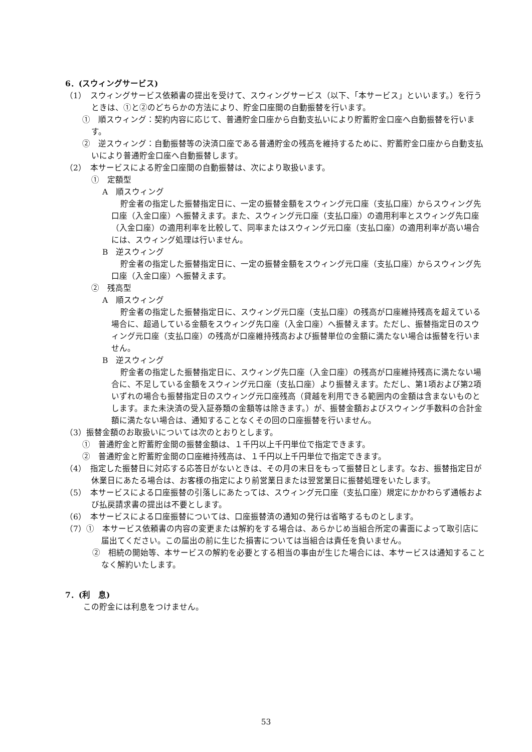6．(スウィングサービス)
（1）　スウィングサービス依頼書の提出を受けて、スウィングサービス（以下、「本サービス」といいます。）を行うときは、①と②のどちらかの方法により、貯金口座間の自動振替を行います。
①　順スウィング：契約内容に応じて、普通貯金口座から自動支払いにより貯蓄貯金口座へ自動振替を行います。
②　逆スウィング：自動振替等の決済口座である普通貯金の残高を維持するために、貯蓄貯金口座から自動支払いにより普通貯金口座へ自動振替します。
（2）　本サービスによる貯金口座間の自動振替は、次により取扱います。
①　定額型
A　順スウィング
貯金者の指定した振替指定日に、一定の振替金額をスウィング元口座（支払口座）からスウィング先口座（入金口座）へ振替えます。また、スウィング元口座（支払口座）の適用利率とスウィング先口座（入金口座）の適用利率を比較して、同率またはスウィング元口座（支払口座）の適用利率が高い場合には、スウィング処理は行いません。
B　逆スウィング
貯金者の指定した振替指定日に、一定の振替金額をスウィング元口座（支払口座）からスウィング先口座（入金口座）へ振替えます。
②　残高型
A　順スウィング
貯金者の指定した振替指定日に、スウィング元口座（支払口座）の残高が口座維持残高を超えている場合に、超過している金額をスウィング先口座（入金口座）へ振替えます。ただし、振替指定日のスウィング元口座（支払口座）の残高が口座維持残高および振替単位の金額に満たない場合は振替を行いません。
B　逆スウィング
貯金者の指定した振替指定日に、スウィング先口座（入金口座）の残高が口座維持残高に満たない場合に、不足している金額をスウィング元口座（支払口座）より振替えます。ただし、第1項および第2項いずれの場合も振替指定日のスウィング元口座残高（貸越を利用できる範囲内の金額は含まないものとします。また未決済の受入証券類の金額等は除きます。）が、振替金額およびスウィング手数料の合計金額に満たない場合は、通知することなくその回の口座振替を行いません。
（3）振替金額のお取扱いについては次のとおりとします。
①　普通貯金と貯蓄貯金間の振替金額は、１千円以上千円単位で指定できます。
②　普通貯金と貯蓄貯金間の口座維持残高は、１千円以上千円単位で指定できます。
（4）　指定した振替日に対応する応答日がないときは、その月の末日をもって振替日とします。なお、振替指定日が休業日にあたる場合は、お客様の指定により前営業日または翌営業日に振替処理をいたします。
（5）　本サービスによる口座振替の引落しにあたっては、スウィング元口座（支払口座）規定にかかわらず通帳および払戻請求書の提出は不要とします。
（6）　本サービスによる口座振替については、口座振替済の通知の発行は省略するものとします。
（7）①　本サービス依頼書の内容の変更または解約をする場合は、あらかじめ当組合所定の書面によって取引店に届出てください。この届出の前に生じた損害については当組合は責任を負いません。
②　相続の開始等、本サービスの解約を必要とする相当の事由が生じた場合には、本サービスは通知することなく解約いたします。
7．(利　息)
この貯金には利息をつけません。
53